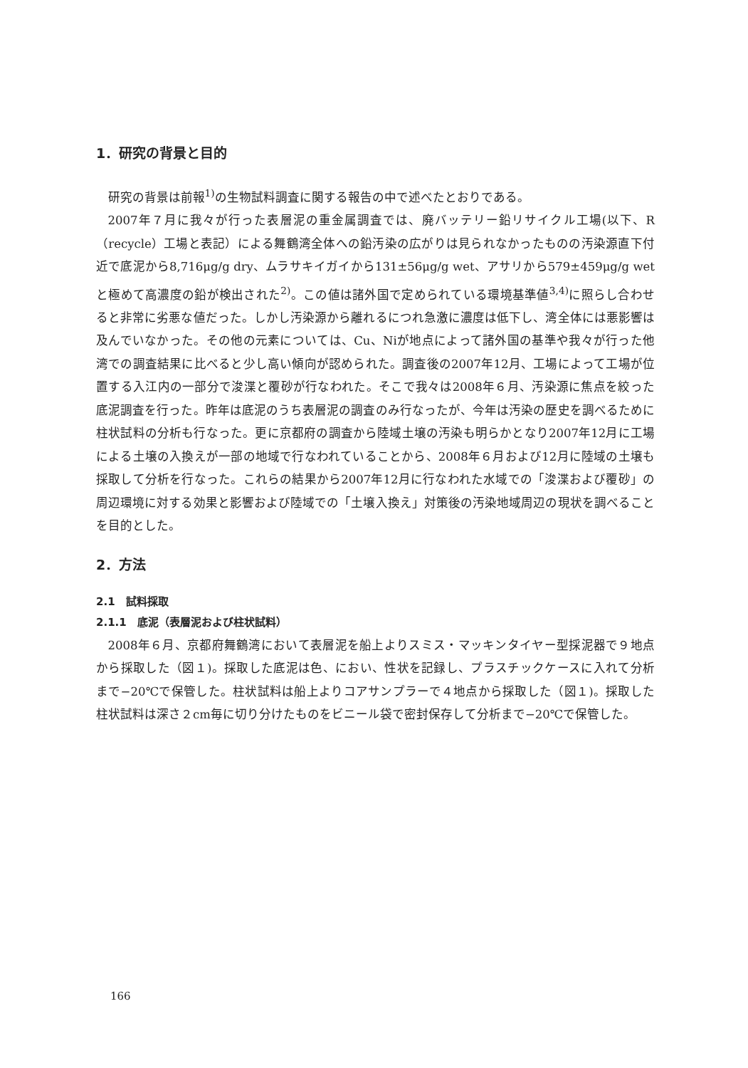1．研究の背景と目的
研究の背景は前報<sup>1)</sup>の生物試料調査に関する報告の中で述べたとおりである。
2007年７月に我々が行った表層泥の重金属調査では、廃バッテリー鉛リサイクル工場(以下、R（recycle）工場と表記）による舞鶴湾全体への鉛汚染の広がりは見られなかったものの汚染源直下付近で底泥から8,716μg/g dry、ムラサキイガイから131±56μg/g wet、アサリから579±459μg/g wetと極めて高濃度の鉛が検出された<sup>2)</sup>。この値は諸外国で定められている環境基準値<sup>3,4)</sup>に照らし合わせると非常に劣悪な値だった。しかし汚染源から離れるにつれ急激に濃度は低下し、湾全体には悪影響は及んでいなかった。その他の元素については、Cu、Niが地点によって諸外国の基準や我々が行った他湾での調査結果に比べると少し高い傾向が認められた。調査後の2007年12月、工場によって工場が位置する入江内の一部分で浚渫と覆砂が行なわれた。そこで我々は2008年６月、汚染源に焦点を絞った底泥調査を行った。昨年は底泥のうち表層泥の調査のみ行なったが、今年は汚染の歴史を調べるために柱状試料の分析も行なった。更に京都府の調査から陸域土壌の汚染も明らかとなり2007年12月に工場による土壌の入換えが一部の地域で行なわれていることから、2008年６月および12月に陸域の土壌も採取して分析を行なった。これらの結果から2007年12月に行なわれた水域での「浚渫および覆砂」の周辺環境に対する効果と影響および陸域での「土壌入換え」対策後の汚染地域周辺の現状を調べることを目的とした。
2．方法
2.1　試料採取
2.1.1　底泥（表層泥および柱状試料）
2008年６月、京都府舞鶴湾において表層泥を船上よりスミス・マッキンタイヤー型採泥器で９地点から採取した（図１)。採取した底泥は色、におい、性状を記録し、プラスチックケースに入れて分析まで−20℃で保管した。柱状試料は船上よりコアサンプラーで４地点から採取した（図１)。採取した柱状試料は深さ２cm毎に切り分けたものをビニール袋で密封保存して分析まで−20℃で保管した。
166